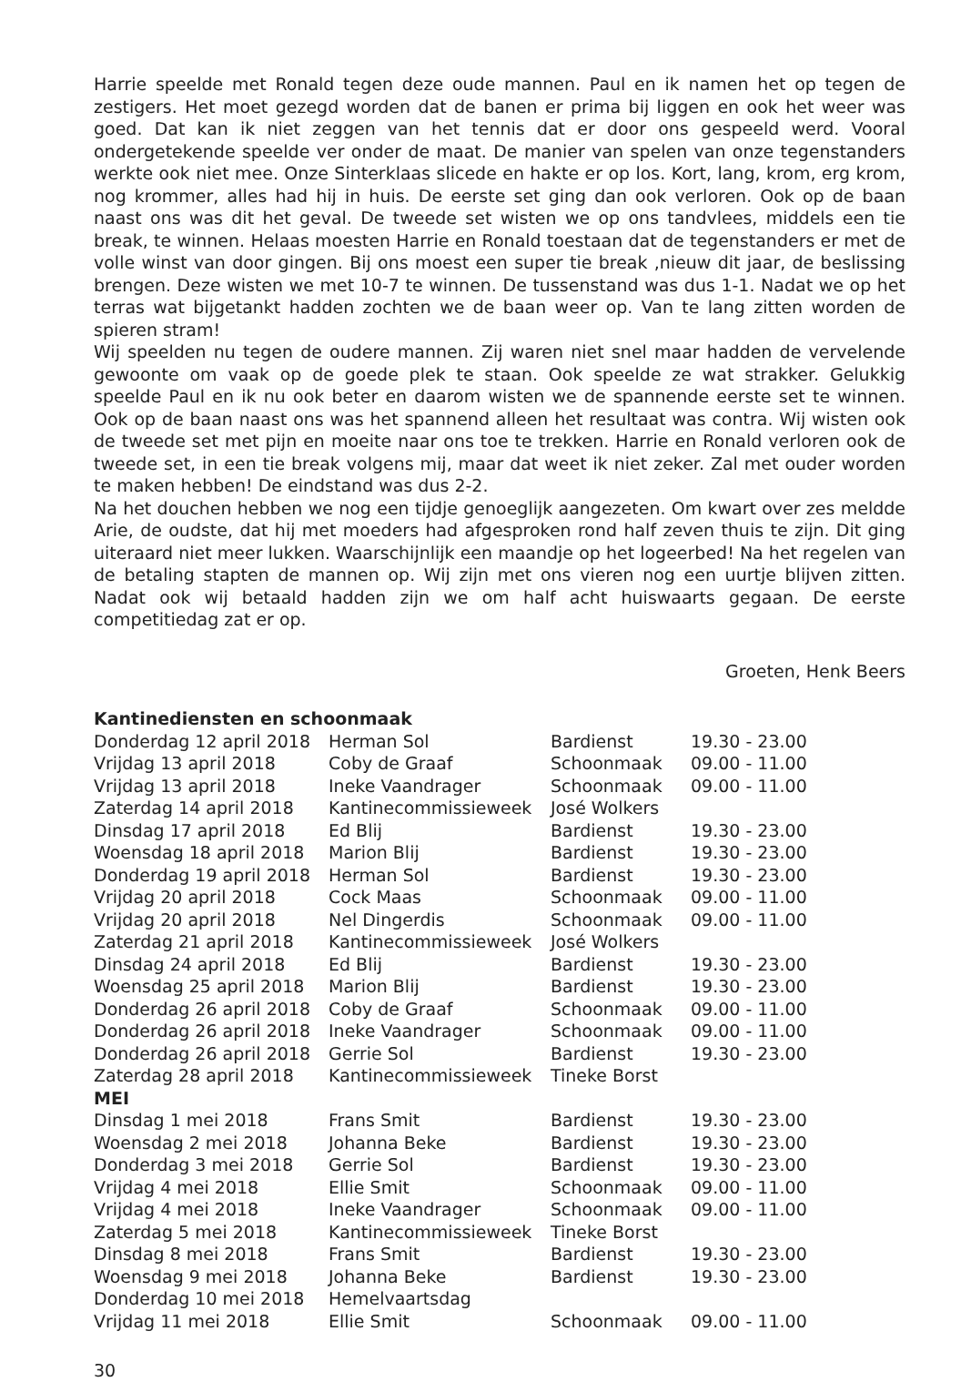Harrie speelde met Ronald tegen deze oude mannen. Paul en ik namen het op tegen de zestigers. Het moet gezegd worden dat de banen er prima bij liggen en ook het weer was goed. Dat kan ik niet zeggen van het tennis dat er door ons gespeeld werd. Vooral ondergetekende speelde ver onder de maat. De manier van spelen van onze tegenstanders werkte ook niet mee. Onze Sinterklaas slicede en hakte er op los. Kort, lang, krom, erg krom, nog krommer, alles had hij in huis. De eerste set ging dan ook verloren. Ook op de baan naast ons was dit het geval. De tweede set wisten we op ons tandvlees, middels een tie break, te winnen. Helaas moesten Harrie en Ronald toestaan dat de tegenstanders er met de volle winst van door gingen. Bij ons moest een super tie break ,nieuw dit jaar, de beslissing brengen. Deze wisten we met 10-7 te winnen. De tussenstand was dus 1-1. Nadat we op het terras wat bijgetankt hadden zochten we de baan weer op. Van te lang zitten worden de spieren stram!
Wij speelden nu tegen de oudere mannen. Zij waren niet snel maar hadden de vervelende gewoonte om vaak op de goede plek te staan. Ook speelde ze wat strakker. Gelukkig speelde Paul en ik nu ook beter en daarom wisten we de spannende eerste set te winnen. Ook op de baan naast ons was het spannend alleen het resultaat was contra. Wij wisten ook de tweede set met pijn en moeite naar ons toe te trekken. Harrie en Ronald verloren ook de tweede set, in een tie break volgens mij, maar dat weet ik niet zeker. Zal met ouder worden te maken hebben! De eindstand was dus 2-2.
Na het douchen hebben we nog een tijdje genoeglijk aangezeten. Om kwart over zes meldde Arie, de oudste, dat hij met moeders had afgesproken rond half zeven thuis te zijn. Dit ging uiteraard niet meer lukken. Waarschijnlijk een maandje op het logeerbed! Na het regelen van de betaling stapten de mannen op. Wij zijn met ons vieren nog een uurtje blijven zitten. Nadat ook wij betaald hadden zijn we om half acht huiswaarts gegaan. De eerste competitiedag zat er op.
Groeten, Henk Beers
Kantinediensten en schoonmaak
| Donderdag 12 april 2018 | Herman Sol | Bardienst | 19.30 - 23.00 |
| Vrijdag 13 april 2018 | Coby de Graaf | Schoonmaak | 09.00 - 11.00 |
| Vrijdag 13 april 2018 | Ineke Vaandrager | Schoonmaak | 09.00 - 11.00 |
| Zaterdag 14 april 2018 | Kantinecommissieweek | José Wolkers | |
| Dinsdag 17 april 2018 | Ed Blij | Bardienst | 19.30 - 23.00 |
| Woensdag 18 april 2018 | Marion Blij | Bardienst | 19.30 - 23.00 |
| Donderdag 19 april 2018 | Herman Sol | Bardienst | 19.30 - 23.00 |
| Vrijdag 20 april 2018 | Cock Maas | Schoonmaak | 09.00 - 11.00 |
| Vrijdag 20 april 2018 | Nel Dingerdis | Schoonmaak | 09.00 - 11.00 |
| Zaterdag 21 april 2018 | Kantinecommissieweek | José Wolkers | |
| Dinsdag 24 april 2018 | Ed Blij | Bardienst | 19.30 - 23.00 |
| Woensdag 25 april 2018 | Marion Blij | Bardienst | 19.30 - 23.00 |
| Donderdag 26 april 2018 | Coby de Graaf | Schoonmaak | 09.00 - 11.00 |
| Donderdag 26 april 2018 | Ineke Vaandrager | Schoonmaak | 09.00 - 11.00 |
| Donderdag 26 april 2018 | Gerrie Sol | Bardienst | 19.30 - 23.00 |
| Zaterdag 28 april 2018 | Kantinecommissieweek | Tineke Borst | |
| MEI | | | |
| Dinsdag 1 mei 2018 | Frans Smit | Bardienst | 19.30 - 23.00 |
| Woensdag 2 mei 2018 | Johanna Beke | Bardienst | 19.30 - 23.00 |
| Donderdag 3 mei 2018 | Gerrie Sol | Bardienst | 19.30 - 23.00 |
| Vrijdag 4 mei 2018 | Ellie Smit | Schoonmaak | 09.00 - 11.00 |
| Vrijdag 4 mei 2018 | Ineke Vaandrager | Schoonmaak | 09.00 - 11.00 |
| Zaterdag 5 mei 2018 | Kantinecommissieweek | Tineke Borst | |
| Dinsdag 8 mei 2018 | Frans Smit | Bardienst | 19.30 - 23.00 |
| Woensdag 9 mei 2018 | Johanna Beke | Bardienst | 19.30 - 23.00 |
| Donderdag 10 mei 2018 | Hemelvaartsdag | | |
| Vrijdag 11 mei 2018 | Ellie Smit | Schoonmaak | 09.00 - 11.00 |
30